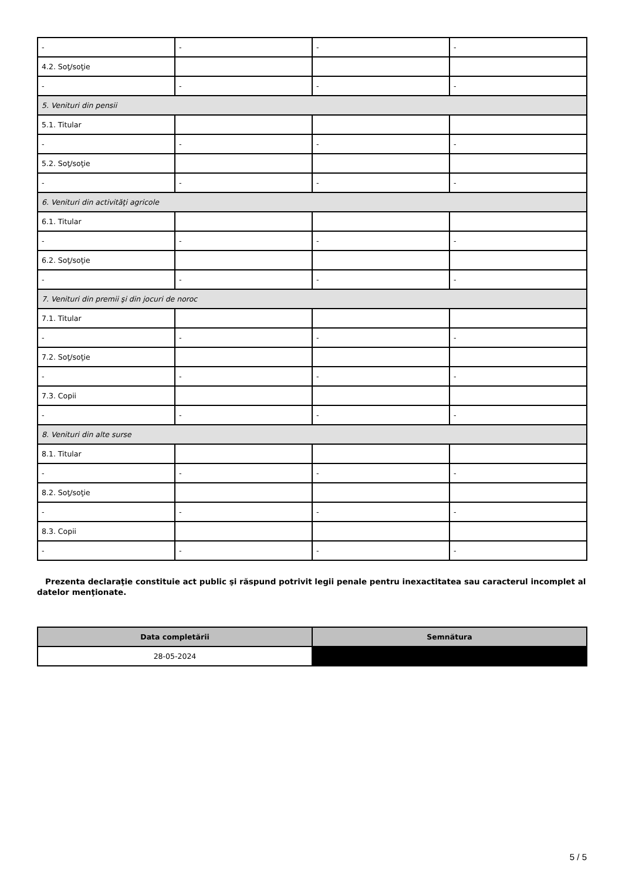| - | - | - | - |
| 4.2. Soţ/soţie | | | |
| - | - | - | - |
| 5. Venituri din pensii | | | |
| 5.1. Titular | | | |
| - | - | - | - |
| 5.2. Soţ/soţie | | | |
| - | - | - | - |
| 6. Venituri din activităţi agricole | | | |
| 6.1. Titular | | | |
| - | - | - | - |
| 6.2. Soţ/soţie | | | |
| - | - | - | - |
| 7. Venituri din premii şi din jocuri de noroc | | | |
| 7.1. Titular | | | |
| - | - | - | - |
| 7.2. Soţ/soţie | | | |
| - | - | - | - |
| 7.3. Copii | | | |
| - | - | - | - |
| 8. Venituri din alte surse | | | |
| 8.1. Titular | | | |
| - | - | - | - |
| 8.2. Soţ/soţie | | | |
| - | - | - | - |
| 8.3. Copii | | | |
| - | - | - | - |
Prezenta declaraţie constituie act public şi răspund potrivit legii penale pentru inexactitatea sau caracterul incomplet al datelor menţionate.
| Data completării | Semnătura |
| --- | --- |
| 28-05-2024 | |
5 / 5